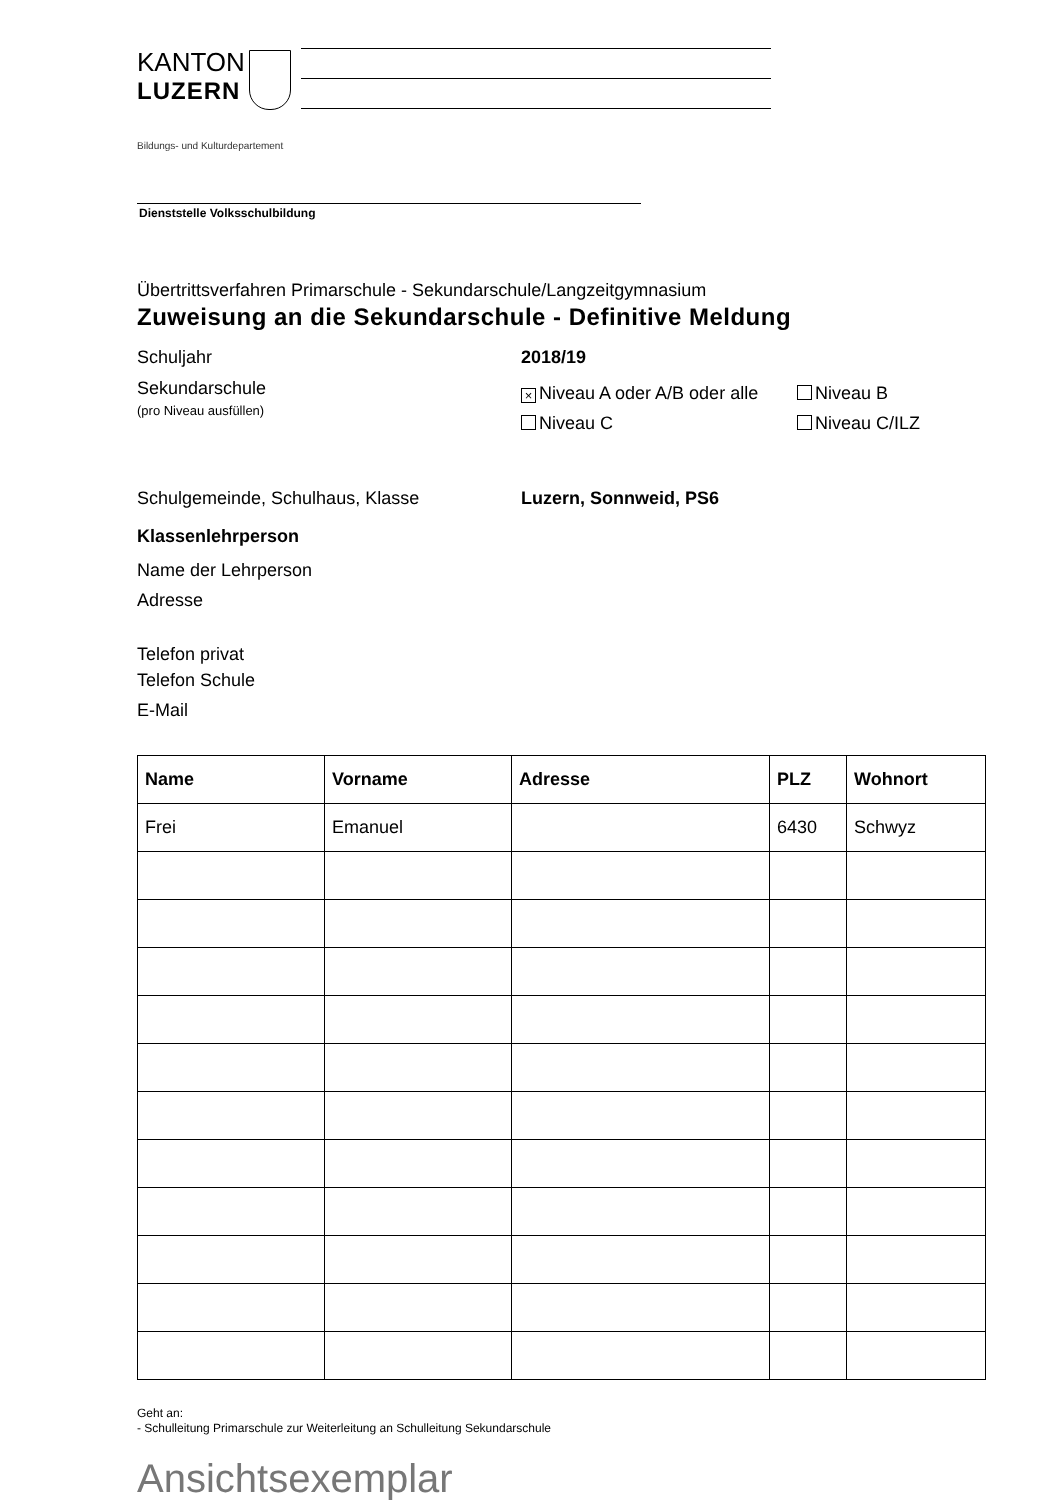KANTON
LUZERN
Bildungs- und Kulturdepartement
Dienststelle Volksschulbildung
Übertrittsverfahren Primarschule - Sekundarschule/Langzeitgymnasium
Zuweisung an die Sekundarschule - Definitive Meldung
Schuljahr 2018/19
Sekundarschule
(pro Niveau ausfüllen)
× Niveau A oder A/B oder alle Niveau B
Niveau C Niveau C/ILZ
Schulgemeinde, Schulhaus, Klasse Luzern, Sonnweid, PS6
Klassenlehrperson
Name der Lehrperson
Adresse
Telefon privat
Telefon Schule
E-Mail
| Name | Vorname | Adresse | PLZ | Wohnort |
| --- | --- | --- | --- | --- |
| Frei | Emanuel | | 6430 | Schwyz |
Geht an:
- Schulleitung Primarschule zur Weiterleitung an Schulleitung Sekundarschule
Ansichtsexemplar